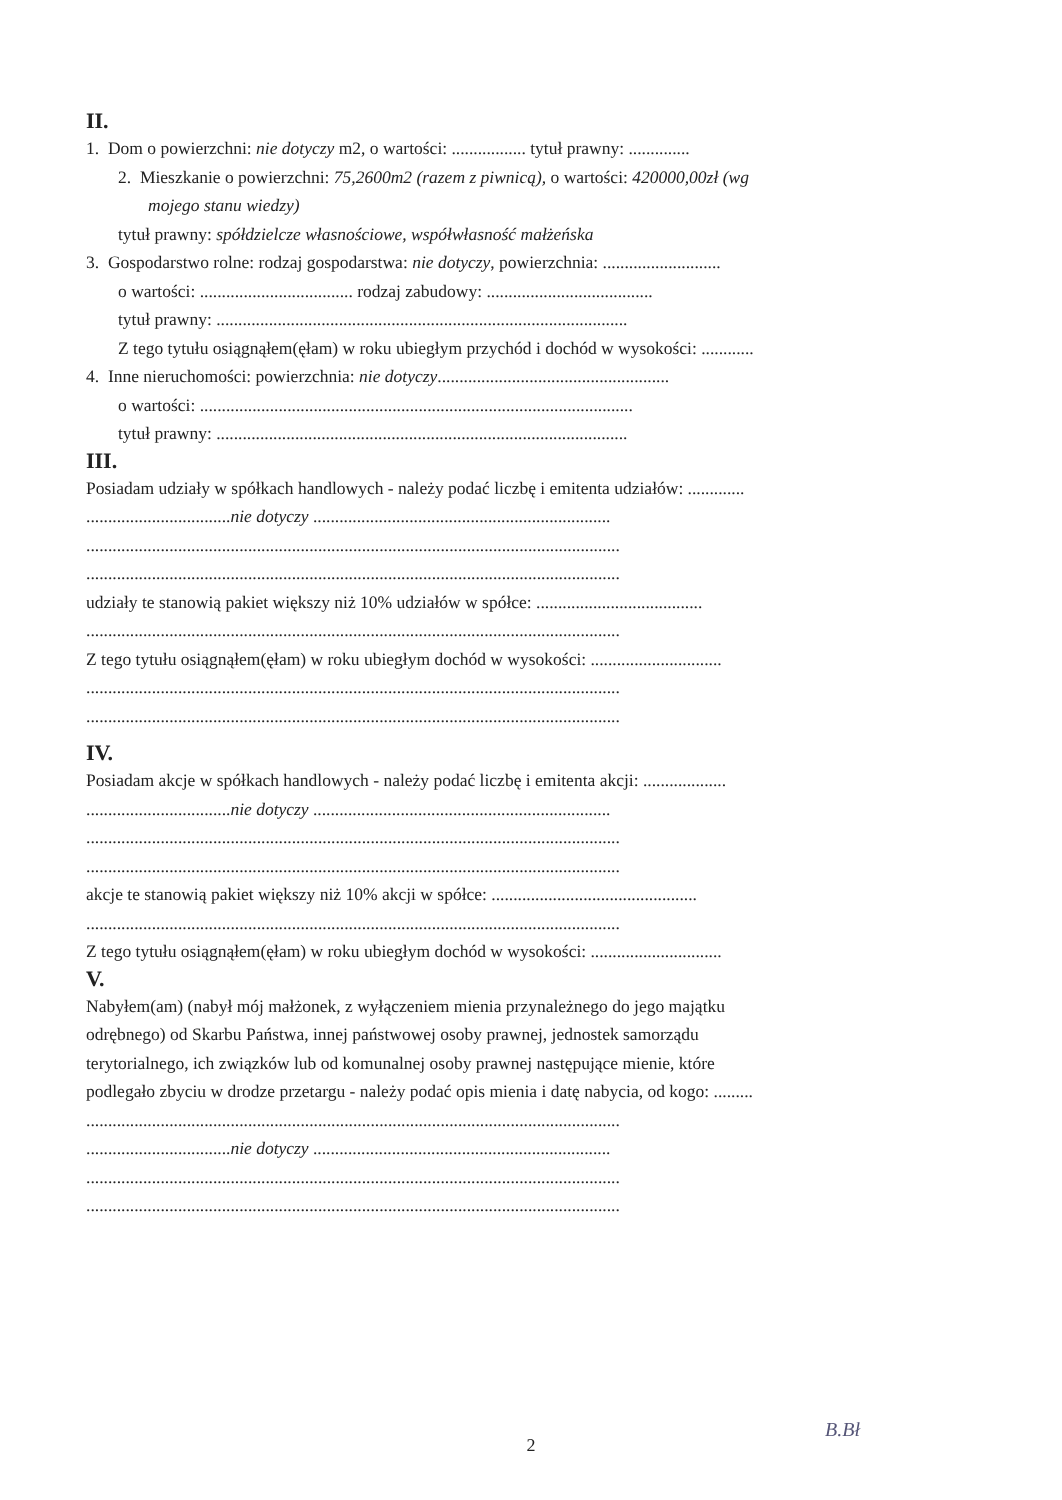II.
1. Dom o powierzchni: nie dotyczy m2, o wartości: ................. tytuł prawny: ..............
2. Mieszkanie o powierzchni: 75,2600m2 (razem z piwnicą), o wartości: 420000,00zł (wg
mojego stanu wiedzy)
tytuł prawny: spółdzielcze własnościowe, współwłasność małżeńska
3. Gospodarstwo rolne: rodzaj gospodarstwa: nie dotyczy, powierzchnia: ...........................
o wartości: ................................... rodzaj zabudowy: ......................................
tytuł prawny: ..............................................................................................
Z tego tytułu osiągnąłem(ęłam) w roku ubiegłym przychód i dochód w wysokości: ............
4. Inne nieruchomości: powierzchnia: nie dotyczy.....................................................
o wartości: ...................................................................................................
tytuł prawny: ..............................................................................................
III.
Posiadam udziały w spółkach handlowych - należy podać liczbę i emitenta udziałów: .............
.................................nie dotyczy ....................................................................
..........................................................................................................................
..........................................................................................................................
udziały te stanowią pakiet większy niż 10% udziałów w spółce: ......................................
..........................................................................................................................
Z tego tytułu osiągnąłem(ęłam) w roku ubiegłym dochód w wysokości: ..............................
..........................................................................................................................
..........................................................................................................................
IV.
Posiadam akcje w spółkach handlowych - należy podać liczbę i emitenta akcji: ...................
.................................nie dotyczy ....................................................................
..........................................................................................................................
..........................................................................................................................
akcje te stanowią pakiet większy niż 10% akcji w spółce: ...............................................
..........................................................................................................................
Z tego tytułu osiągnąłem(ęłam) w roku ubiegłym dochód w wysokości: ..............................
V.
Nabyłem(am) (nabył mój małżonek, z wyłączeniem mienia przynależnego do jego majątku
odrębnego) od Skarbu Państwa, innej państwowej osoby prawnej, jednostek samorządu
terytorialnego, ich związków lub od komunalnej osoby prawnej następujące mienie, które
podlegało zbyciu w drodze przetargu - należy podać opis mienia i datę nabycia, od kogo: .........
..........................................................................................................................
.................................nie dotyczy ....................................................................
..........................................................................................................................
..........................................................................................................................
B.Bł
2